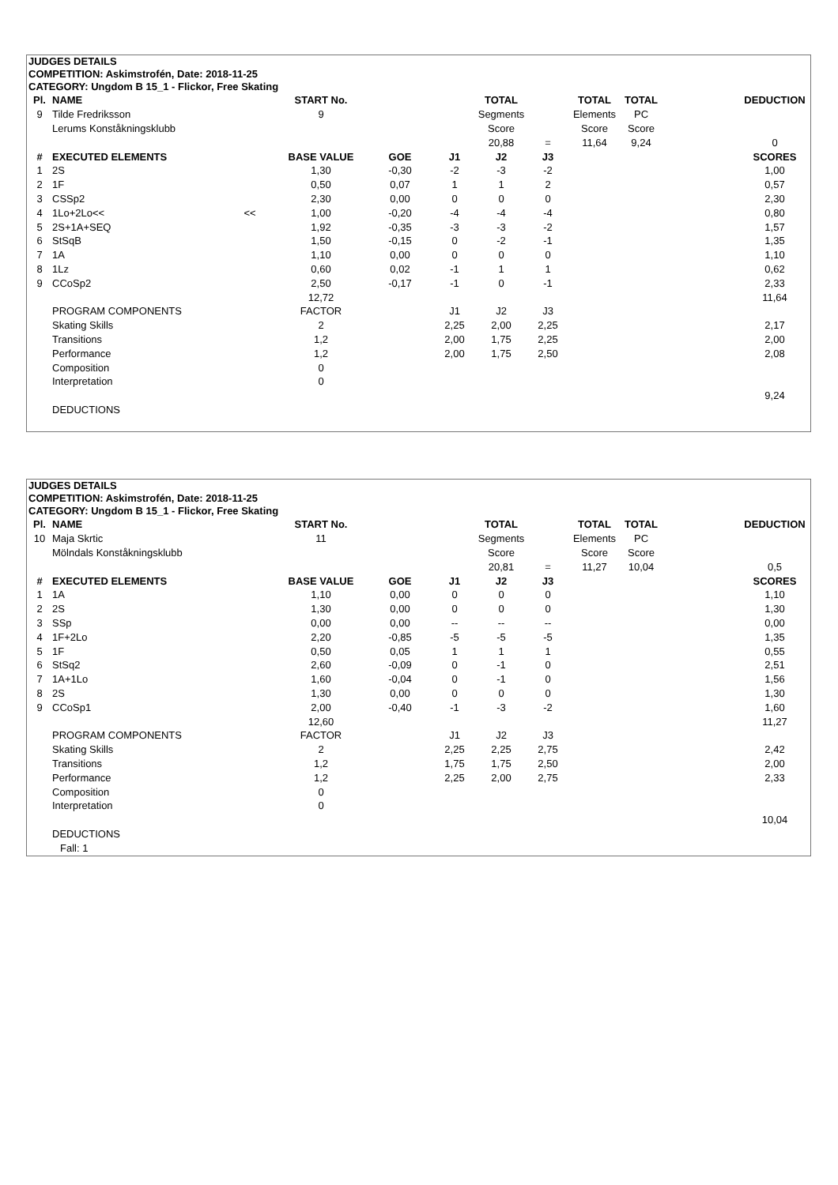JUDGES DETAILS
COMPETITION: Askimstrofén, Date: 2018-11-25
CATEGORY: Ungdom B 15_1 - Flickor, Free Skating
| Pl. | NAME | | START No. | | | TOTAL | | TOTAL | TOTAL | | DEDUCTION |
| --- | --- | --- | --- | --- | --- | --- | --- | --- | --- | --- | --- |
| 9 | Tilde Fredriksson | | 9 | | | Segments | | Elements | PC | | |
| | Lerums Konståkningsklubb | | | | | Score | | Score | Score | | |
| | | | | | | 20,88 | = | 11,64 | 9,24 | | 0 |
| # | EXECUTED ELEMENTS | | BASE VALUE | GOE | J1 | J2 | J3 | | | | SCORES |
| 1 | 2S | | 1,30 | -0,30 | -2 | -3 | -2 | | | | 1,00 |
| 2 | 1F | | 0,50 | 0,07 | 1 | 1 | 2 | | | | 0,57 |
| 3 | CSSp2 | | 2,30 | 0,00 | 0 | 0 | 0 | | | | 2,30 |
| 4 | 1Lo+2Lo<< | << | 1,00 | -0,20 | -4 | -4 | -4 | | | | 0,80 |
| 5 | 2S+1A+SEQ | | 1,92 | -0,35 | -3 | -3 | -2 | | | | 1,57 |
| 6 | StSqB | | 1,50 | -0,15 | 0 | -2 | -1 | | | | 1,35 |
| 7 | 1A | | 1,10 | 0,00 | 0 | 0 | 0 | | | | 1,10 |
| 8 | 1Lz | | 0,60 | 0,02 | -1 | 1 | 1 | | | | 0,62 |
| 9 | CCoSp2 | | 2,50 | -0,17 | -1 | 0 | -1 | | | | 2,33 |
| | | | 12,72 | | | | | | | | 11,64 |
| | PROGRAM COMPONENTS | | FACTOR | | J1 | J2 | J3 | | | | |
| | Skating Skills | | 2 | | 2,25 | 2,00 | 2,25 | | | | 2,17 |
| | Transitions | | 1,2 | | 2,00 | 1,75 | 2,25 | | | | 2,00 |
| | Performance | | 1,2 | | 2,00 | 1,75 | 2,50 | | | | 2,08 |
| | Composition | | 0 | | | | | | | | |
| | Interpretation | | 0 | | | | | | | | |
| | | | | | | | | | | | 9,24 |
| | DEDUCTIONS | | | | | | | | | | |
JUDGES DETAILS
COMPETITION: Askimstrofén, Date: 2018-11-25
CATEGORY: Ungdom B 15_1 - Flickor, Free Skating
| Pl. | NAME | | START No. | | | TOTAL | | TOTAL | TOTAL | | DEDUCTION |
| --- | --- | --- | --- | --- | --- | --- | --- | --- | --- | --- | --- |
| 10 | Maja Skrtic | | 11 | | | Segments | | Elements | PC | | |
| | Mölndals Konståkningsklubb | | | | | Score | | Score | Score | | |
| | | | | | | 20,81 | = | 11,27 | 10,04 | | 0,5 |
| # | EXECUTED ELEMENTS | | BASE VALUE | GOE | J1 | J2 | J3 | | | | SCORES |
| 1 | 1A | | 1,10 | 0,00 | 0 | 0 | 0 | | | | 1,10 |
| 2 | 2S | | 1,30 | 0,00 | 0 | 0 | 0 | | | | 1,30 |
| 3 | SSp | | 0,00 | 0,00 | -- | -- | -- | | | | 0,00 |
| 4 | 1F+2Lo | | 2,20 | -0,85 | -5 | -5 | -5 | | | | 1,35 |
| 5 | 1F | | 0,50 | 0,05 | 1 | 1 | 1 | | | | 0,55 |
| 6 | StSq2 | | 2,60 | -0,09 | 0 | -1 | 0 | | | | 2,51 |
| 7 | 1A+1Lo | | 1,60 | -0,04 | 0 | -1 | 0 | | | | 1,56 |
| 8 | 2S | | 1,30 | 0,00 | 0 | 0 | 0 | | | | 1,30 |
| 9 | CCoSp1 | | 2,00 | -0,40 | -1 | -3 | -2 | | | | 1,60 |
| | | | 12,60 | | | | | | | | 11,27 |
| | PROGRAM COMPONENTS | | FACTOR | | J1 | J2 | J3 | | | | |
| | Skating Skills | | 2 | | 2,25 | 2,25 | 2,75 | | | | 2,42 |
| | Transitions | | 1,2 | | 1,75 | 1,75 | 2,50 | | | | 2,00 |
| | Performance | | 1,2 | | 2,25 | 2,00 | 2,75 | | | | 2,33 |
| | Composition | | 0 | | | | | | | | |
| | Interpretation | | 0 | | | | | | | | |
| | | | | | | | | | | | 10,04 |
| | DEDUCTIONS | | | | | | | | | | |
| | Fall: 1 | | | | | | | | | | |